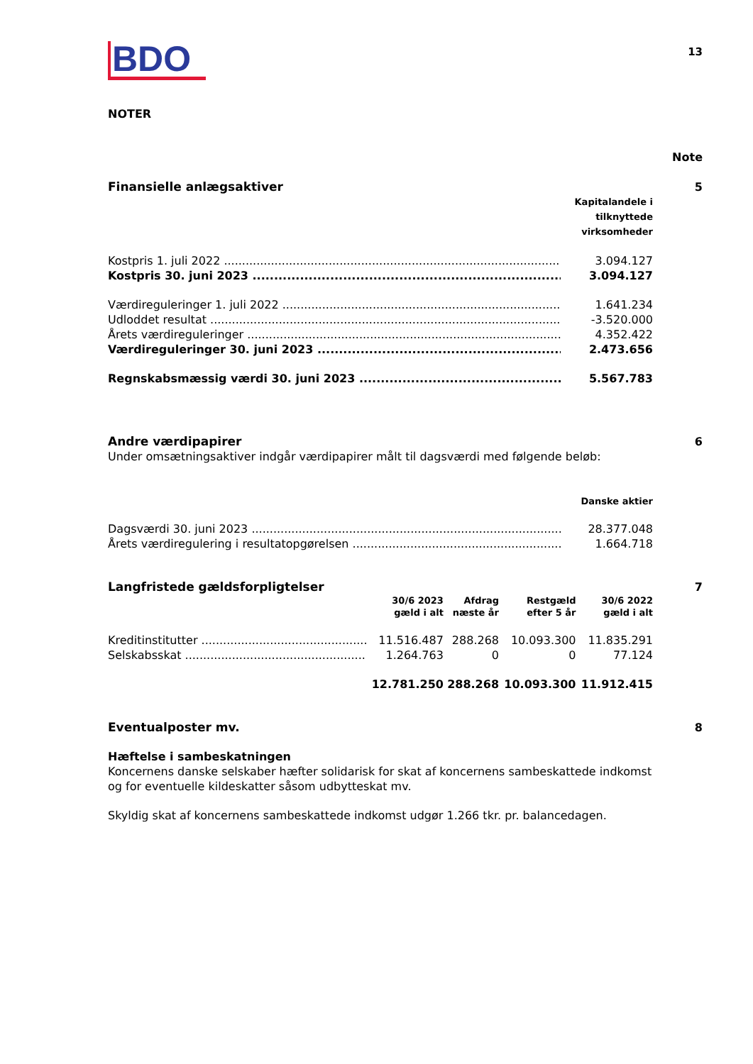BDO
13
NOTER
Note
| Finansielle anlægsaktiver | | 5 |
| | Kapitalandele i tilknyttede virksomheder | |
| Kostpris 1. juli 2022 | 3.094.127 | |
| Kostpris 30. juni 2023 | 3.094.127 | |
| Værdireguleringer 1. juli 2022 | 1.641.234 | |
| Udloddet resultat | -3.520.000 | |
| Årets værdireguleringer | 4.352.422 | |
| Værdireguleringer 30. juni 2023 | 2.473.656 | |
| Regnskabsmæssig værdi 30. juni 2023 | 5.567.783 | |
| Andre værdipapirer | | 6 |
| Under omsætningsaktiver indgår værdipapirer målt til dagsværdi med følgende beløb: | | |
| | Danske aktier | |
| Dagsværdi 30. juni 2023 | 28.377.048 | |
| Årets værdiregulering i resultatopgørelsen | 1.664.718 | |
| Langfristede gældsforpligtelser | | | | | 7 |
| | 30/6 2023 gæld i alt | Afdrag næste år | Restgæld efter 5 år | 30/6 2022 gæld i alt | |
| Kreditinstitutter | 11.516.487 | 288.268 | 10.093.300 | 11.835.291 | |
| Selskabsskat | 1.264.763 | 0 | 0 | 77.124 | |
| | 12.781.250 | 288.268 | 10.093.300 | 11.912.415 | |
| Eventualposter mv. | 8 |
| Hæftelse i sambeskatningen | |
| Koncernens danske selskaber hæfter solidarisk for skat af koncernens sambeskattede indkomst og for eventuelle kildeskatter såsom udbytteskat mv. | |
| Skyldig skat af koncernens sambeskattede indkomst udgør 1.266 tkr. pr. balancedagen. | |